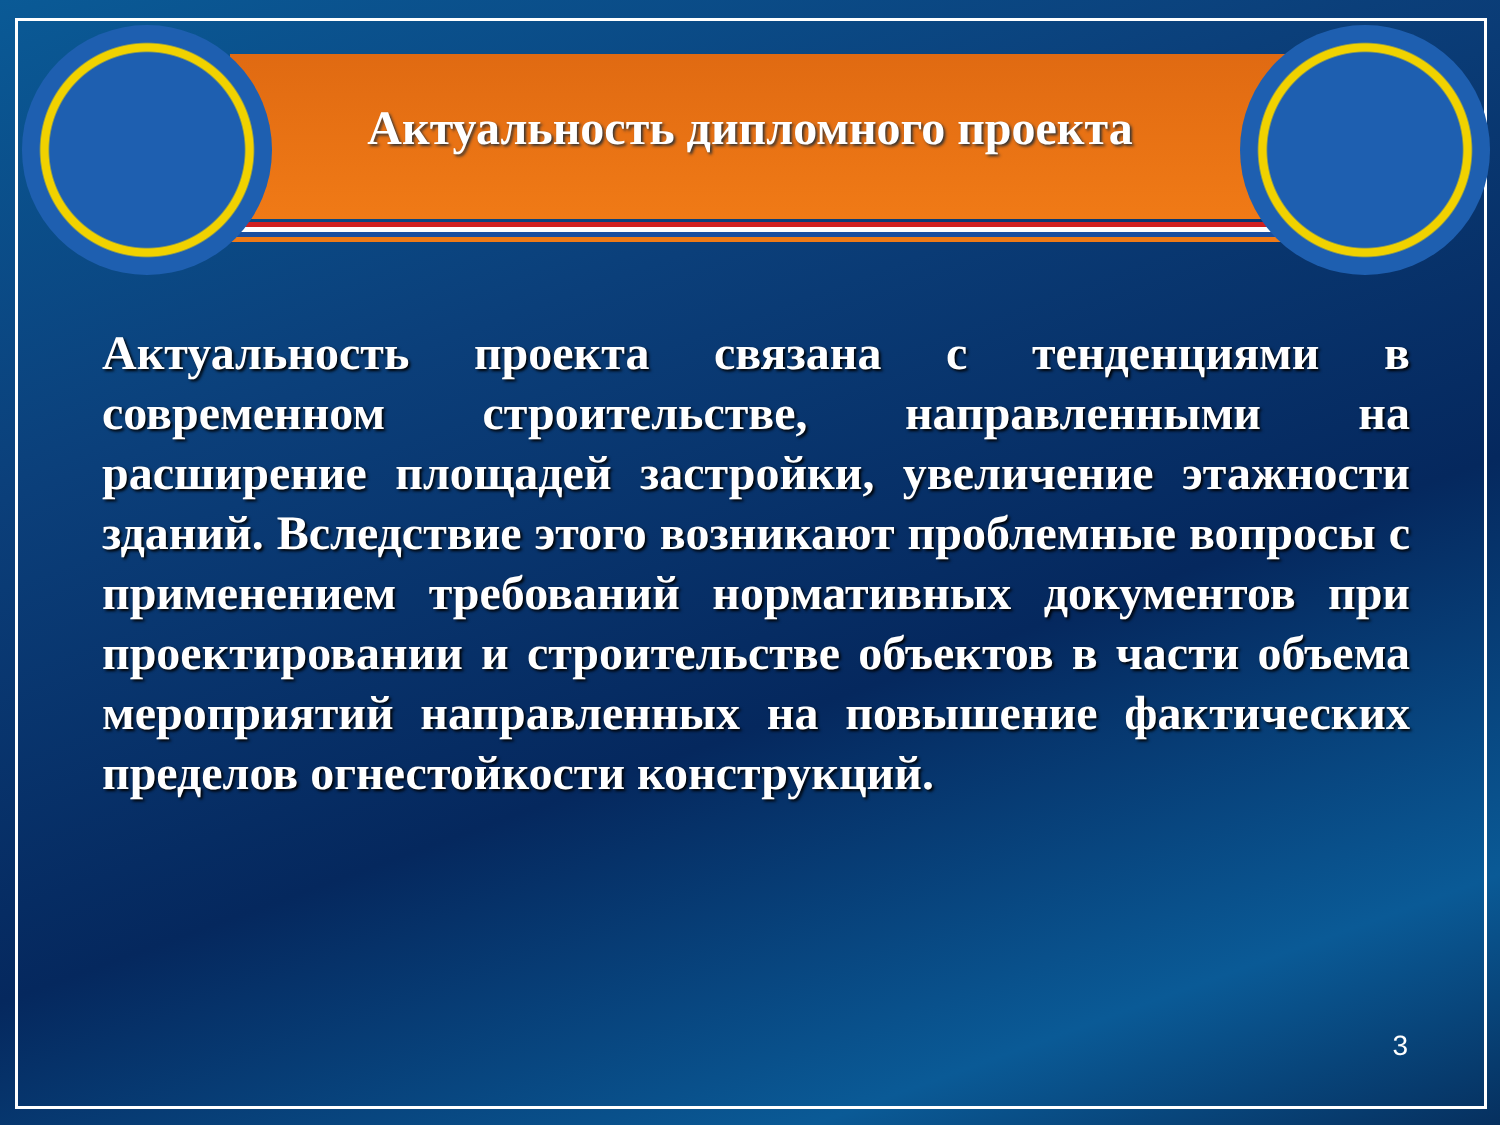Актуальность дипломного проекта
Актуальность проекта связана с тенденциями в современном строительстве, направленными на расширение площадей застройки, увеличение этажности зданий. Вследствие этого возникают проблемные вопросы с применением требований нормативных документов при проектировании и строительстве объектов в части объема мероприятий направленных на повышение фактических пределов огнестойкости конструкций.
3